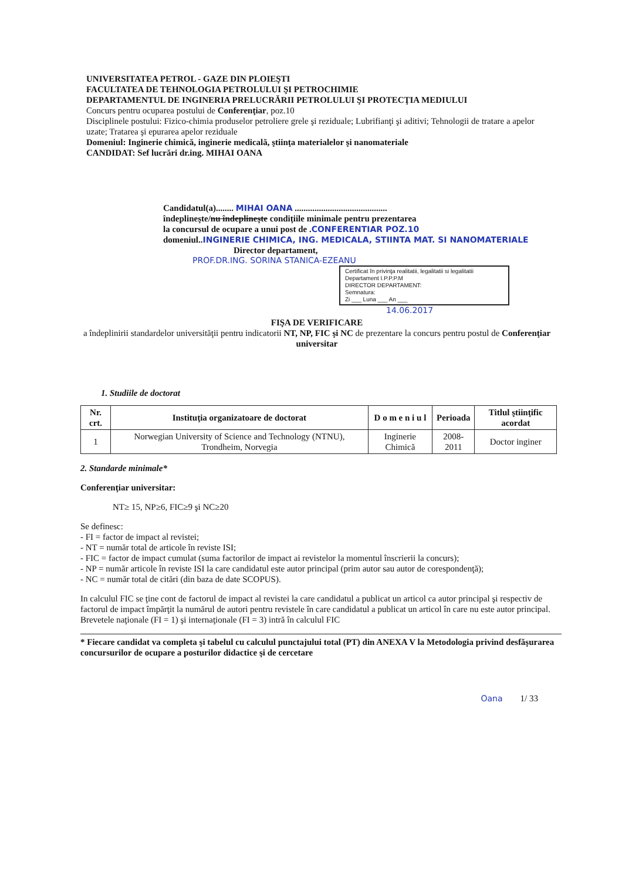UNIVERSITATEA PETROL - GAZE DIN PLOIEŞTI
FACULTATEA DE TEHNOLOGIA PETROLULUI ŞI PETROCHIMIE
DEPARTAMENTUL DE INGINERIA PRELUCRĂRII PETROLULUI ŞI PROTECŢIA MEDIULUI
Concurs pentru ocuparea postului de Conferenţiar, poz.10
Disciplinele postului: Fizico-chimia produselor petroliere grele şi reziduale; Lubrifianţi şi aditivi; Tehnologii de tratare a apelor uzate; Tratarea şi epurarea apelor reziduale
Domeniul: Inginerie chimică, inginerie medicală, ştiinţa materialelor şi nanomateriale
CANDIDAT: Sef lucrări dr.ing. MIHAI OANA
Candidatul(a)........ MIHAI OANA ..........................................
îndeplineşte/nu îndeplineşte condiţiile minimale pentru prezentarea
la concursul de ocupare a unui post de .CONFERENTIAR POZ.10
domeniul..INGINERIE CHIMICA, ING. MEDICALA, STIINTA MAT. SI NANOMATERIALE
Director departament,
PROF.DR.ING. SORINA STANICA-EZEANU
Certificat în privinţa realitatii, legalitatii si legalitatii
Departament I.P.P.P.M
DIRECTOR DEPARTAMENT:
Semnatura:
Zi ___ Luna ___ An ___
14.06.2017
FIŞA DE VERIFICARE
a îndeplinirii standardelor universităţii pentru indicatorii NT, NP, FIC şi NC de prezentare la concurs pentru postul de Conferenţiar universitar
1. Studiile de doctorat
| Nr. crt. | Instituţia organizatoare de doctorat | D o m e n i u l | Perioada | Titlul ştiinţific acordat |
| --- | --- | --- | --- | --- |
| 1 | Norwegian University of Science and Technology (NTNU), Trondheim, Norvegia | Inginerie Chimică | 2008-2011 | Doctor inginer |
2. Standarde minimale*
Conferenţiar universitar:
NT≥ 15, NP≥6, FIC≥9 şi NC≥20
Se definesc:
- FI = factor de impact al revistei;
- NT = număr total de articole în reviste ISI;
- FIC = factor de impact cumulat (suma factorilor de impact ai revistelor la momentul înscrierii la concurs);
- NP = număr articole în reviste ISI la care candidatul este autor principal (prim autor sau autor de corespondenţă);
- NC = număr total de citări (din baza de date SCOPUS).
In calculul FIC se ţine cont de factorul de impact al revistei la care candidatul a publicat un articol ca autor principal şi respectiv de factorul de impact împărţit la numărul de autori pentru revistele în care candidatul a publicat un articol în care nu este autor principal.
Brevetele naţionale (FI = 1) şi internaţionale (FI = 3) intră în calculul FIC
* Fiecare candidat va completa şi tabelul cu calculul punctajului total (PT) din ANEXA V la Metodologia privind desfăşurarea concursurilor de ocupare a posturilor didactice şi de cercetare
Oana 1/ 33